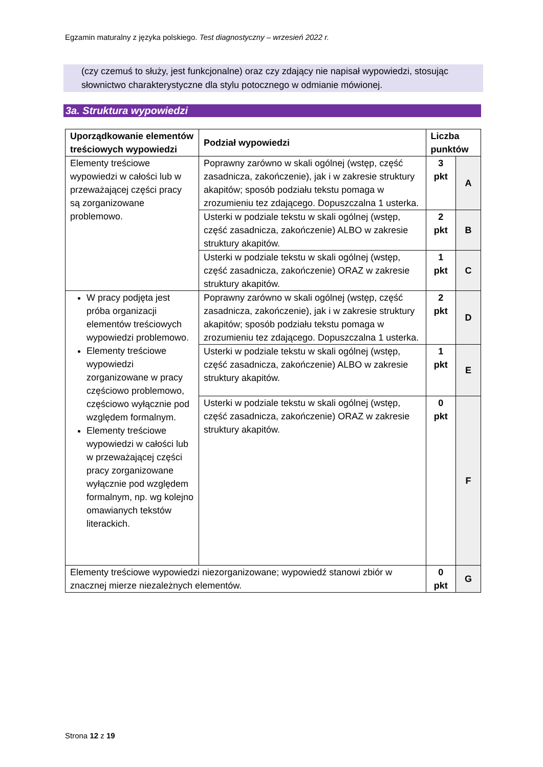Egzamin maturalny z języka polskiego. Test diagnostyczny – wrzesień 2022 r.
(czy czemuś to służy, jest funkcjonalne) oraz czy zdający nie napisał wypowiedzi, stosując słownictwo charakterystyczne dla stylu potocznego w odmianie mówionej.
3a. Struktura wypowiedzi
| Uporządkowanie elementów treściowych wypowiedzi | Podział wypowiedzi | Liczba punktów | |
| --- | --- | --- | --- |
| Elementy treściowe wypowiedzi w całości lub w przeważającej części pracy są zorganizowane problemowo. | Poprawny zarówno w skali ogólnej (wstęp, część zasadnicza, zakończenie), jak i w zakresie struktury akapitów; sposób podziału tekstu pomaga w zrozumieniu tez zdającego. Dopuszczalna 1 usterka. | 3 pkt | A |
| | Usterki w podziale tekstu w skali ogólnej (wstęp, część zasadnicza, zakończenie) ALBO w zakresie struktury akapitów. | 2 pkt | B |
| | Usterki w podziale tekstu w skali ogólnej (wstęp, część zasadnicza, zakończenie) ORAZ w zakresie struktury akapitów. | 1 pkt | C |
| W pracy podjęta jest próba organizacji elementów treściowych wypowiedzi problemowo. Elementy treściowe wypowiedzi zorganizowane w pracy częściowo problemowo, częściowo wyłącznie pod względem formalnym. Elementy treściowe wypowiedzi w całości lub w przeważającej części pracy zorganizowane wyłącznie pod względem formalnym, np. wg kolejno omawianych tekstów literackich. | Poprawny zarówno w skali ogólnej (wstęp, część zasadnicza, zakończenie), jak i w zakresie struktury akapitów; sposób podziału tekstu pomaga w zrozumieniu tez zdającego. Dopuszczalna 1 usterka. | 2 pkt | D |
| | Usterki w podziale tekstu w skali ogólnej (wstęp, część zasadnicza, zakończenie) ALBO w zakresie struktury akapitów. | 1 pkt | E |
| | Usterki w podziale tekstu w skali ogólnej (wstęp, część zasadnicza, zakończenie) ORAZ w zakresie struktury akapitów. | 0 pkt | F |
| Elementy treściowe wypowiedzi niezorganizowane; wypowiedź stanowi zbiór w znacznej mierze niezależnych elementów. | | 0 pkt | G |
Strona 12 z 19